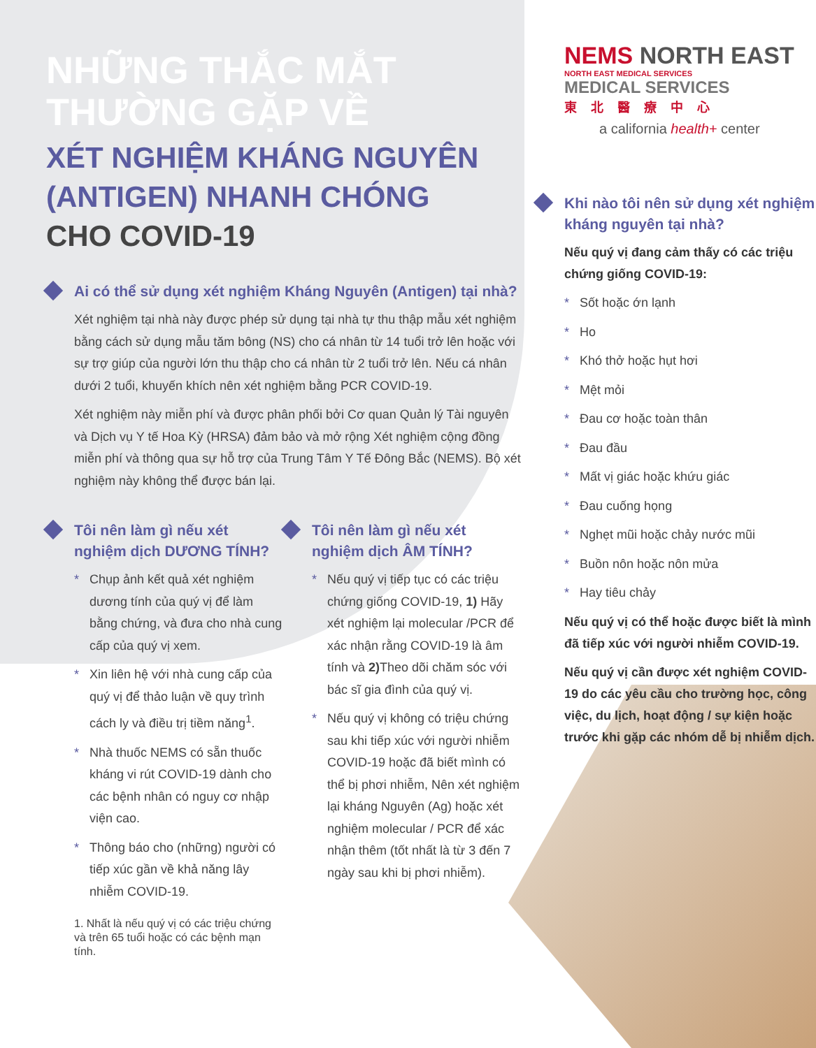NHỮNG THẮC MẮT
THƯỜNG GẶP VỀ
XÉT NGHIỆM KHÁNG NGUYÊN
(ANTIGEN) NHANH CHÓNG
CHO COVID-19
Ai có thể sử dụng xét nghiệm Kháng Nguyên (Antigen) tại nhà?
Xét nghiệm tại nhà này được phép sử dụng tại nhà tự thu thập mẫu xét nghiệm bằng cách sử dụng mẫu tăm bông (NS) cho cá nhân từ 14 tuổi trở lên hoặc với sự trợ giúp của người lớn thu thập cho cá nhân từ 2 tuổi trở lên. Nếu cá nhân dưới 2 tuổi, khuyến khích nên xét nghiệm bằng PCR COVID-19.
Xét nghiệm này miễn phí và được phân phối bởi Cơ quan Quản lý Tài nguyên và Dịch vụ Y tế Hoa Kỳ (HRSA) đảm bảo và mở rộng Xét nghiệm cộng đồng miễn phí và thông qua sự hỗ trợ của Trung Tâm Y Tế Đông Bắc (NEMS). Bộ xét nghiệm này không thể được bán lại.
Tôi nên làm gì nếu xét nghiệm dịch DƯƠNG TÍNH?
* Chụp ảnh kết quả xét nghiệm dương tính của quý vị để làm bằng chứng, và đưa cho nhà cung cấp của quý vị xem.
* Xin liên hệ với nhà cung cấp của quý vị để thảo luận về quy trình cách ly và điều trị tiềm năng<sup>1</sup>.
* Nhà thuốc NEMS có sẵn thuốc kháng vi rút COVID-19 dành cho các bệnh nhân có nguy cơ nhập viện cao.
* Thông báo cho (những) người có tiếp xúc gần về khả năng lây nhiễm COVID-19.
1. Nhất là nếu quý vị có các triệu chứng và trên 65 tuổi hoặc có các bệnh mạn tính.
Tôi nên làm gì nếu xét nghiệm dịch ÂM TÍNH?
* Nếu quý vị tiếp tục có các triệu chứng giống COVID-19, 1) Hãy xét nghiệm lại molecular /PCR để xác nhận rằng COVID-19 là âm tính và 2) Theo dõi chăm sóc với bác sĩ gia đình của quý vị.
* Nếu quý vị không có triệu chứng sau khi tiếp xúc với người nhiễm COVID-19 hoặc đã biết mình có thể bị phơi nhiễm, Nên xét nghiệm lại kháng Nguyên (Ag) hoặc xét nghiệm molecular / PCR để xác nhận thêm (tốt nhất là từ 3 đến 7 ngày sau khi bị phơi nhiễm).
NEMS NORTH EAST
NORTH EAST MEDICAL SERVICES
MEDICAL SERVICES
東北醫療中心
a california health+ center
Khi nào tôi nên sử dụng xét nghiệm kháng nguyên tại nhà?
Nếu quý vị đang cảm thấy có các triệu chứng giống COVID-19:
* Sốt hoặc ớn lạnh
* Ho
* Khó thở hoặc hụt hơi
* Mệt mỏi
* Đau cơ hoặc toàn thân
* Đau đầu
* Mất vị giác hoặc khứu giác
* Đau cuống họng
* Nghẹt mũi hoặc chảy nước mũi
* Buồn nôn hoặc nôn mửa
* Hay tiêu chảy
Nếu quý vị có thể hoặc được biết là mình đã tiếp xúc với người nhiễm COVID-19.
Nếu quý vị cần được xét nghiệm COVID-19 do các yêu cầu cho trường học, công việc, du lịch, hoạt động / sự kiện hoặc trước khi gặp các nhóm dễ bị nhiễm dịch.